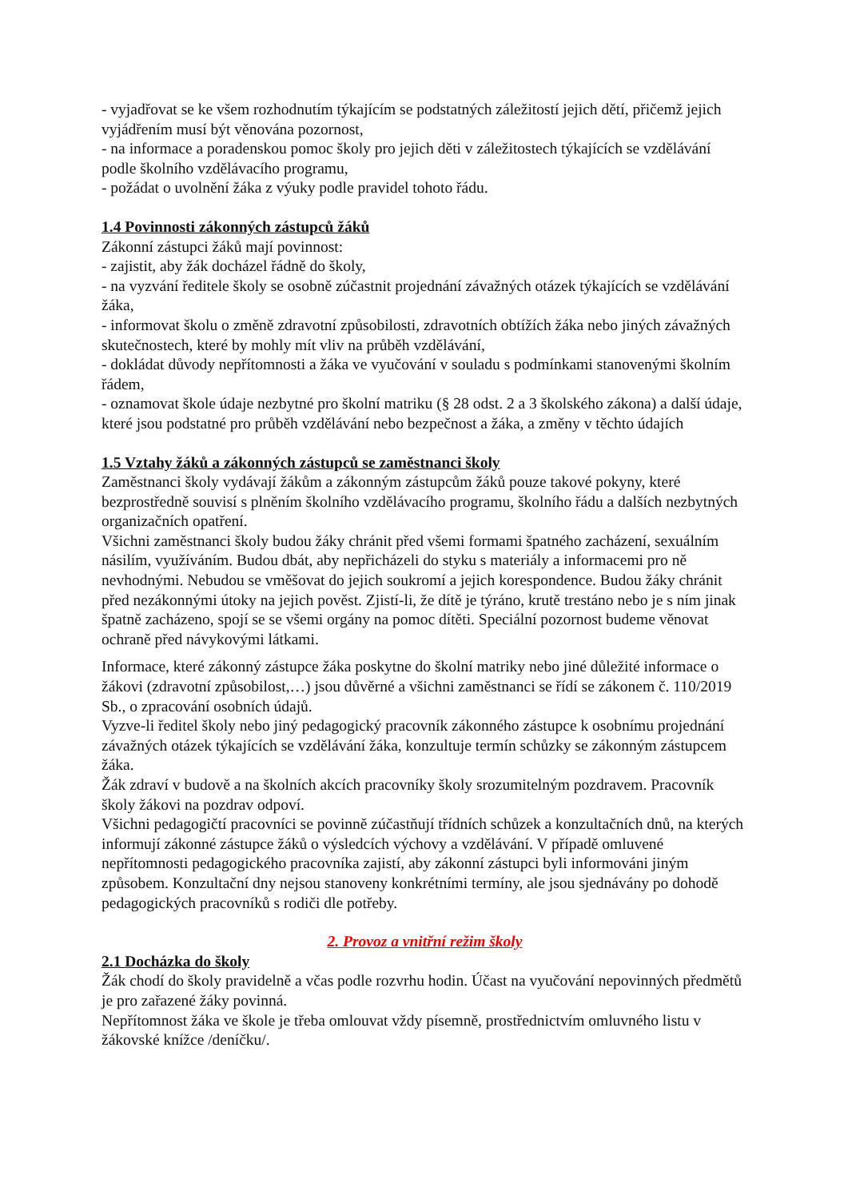- vyjadřovat se ke všem rozhodnutím týkajícím se podstatných záležitostí jejich dětí, přičemž jejich vyjádřením musí být věnována pozornost,
- na informace a poradenskou pomoc školy pro jejich děti v záležitostech týkajících se vzdělávání podle školního vzdělávacího programu,
- požádat o uvolnění žáka z výuky podle pravidel tohoto řádu.
1.4 Povinnosti zákonných zástupců žáků
Zákonní zástupci žáků mají povinnost:
- zajistit, aby žák docházel řádně do školy,
- na vyzvání ředitele školy se osobně zúčastnit projednání závažných otázek týkajících se vzdělávání žáka,
- informovat školu o změně zdravotní způsobilosti, zdravotních obtížích žáka nebo jiných závažných skutečnostech, které by mohly mít vliv na průběh vzdělávání,
- dokládat důvody nepřítomnosti a žáka ve vyučování v souladu s podmínkami stanovenými školním řádem,
- oznamovat škole údaje nezbytné pro školní matriku (§ 28 odst. 2 a 3 školského zákona) a další údaje, které jsou podstatné pro průběh vzdělávání nebo bezpečnost a žáka, a změny v těchto údajích
1.5 Vztahy žáků a zákonných zástupců se zaměstnanci školy
Zaměstnanci školy vydávají žákům a zákonným zástupcům žáků pouze takové pokyny, které bezprostředně souvisí s plněním školního vzdělávacího programu, školního řádu a dalších nezbytných organizačních opatření.
Všichni zaměstnanci školy budou žáky chránit před všemi formami špatného zacházení, sexuálním násilím, využíváním. Budou dbát, aby nepřicházeli do styku s materiály a informacemi pro ně nevhodnými. Nebudou se vměšovat do jejich soukromí a jejich korespondence. Budou žáky chránit před nezákonnými útoky na jejich pověst. Zjistí-li, že dítě je týráno, krutě trestáno nebo je s ním jinak špatně zacházeno, spojí se se všemi orgány na pomoc dítěti. Speciální pozornost budeme věnovat ochraně před návykovými látkami.
Informace, které zákonný zástupce žáka poskytne do školní matriky nebo jiné důležité informace o žákovi (zdravotní způsobilost,…) jsou důvěrné a všichni zaměstnanci se řídí se zákonem č. 110/2019 Sb., o zpracování osobních údajů.
Vyzve-li ředitel školy nebo jiný pedagogický pracovník zákonného zástupce k osobnímu projednání závažných otázek týkajících se vzdělávání žáka, konzultuje termín schůzky se zákonným zástupcem žáka.
Žák zdraví v budově a na školních akcích pracovníky školy srozumitelným pozdravem. Pracovník školy žákovi na pozdrav odpoví.
Všichni pedagogičtí pracovníci se povinně zúčastňují třídních schůzek a konzultačních dnů, na kterých informují zákonné zástupce žáků o výsledcích výchovy a vzdělávání. V případě omluvené nepřítomnosti pedagogického pracovníka zajistí, aby zákonní zástupci byli informováni jiným způsobem. Konzultační dny nejsou stanoveny konkrétními termíny, ale jsou sjednávány po dohodě pedagogických pracovníků s rodiči dle potřeby.
2. Provoz a vnitřní režim školy
2.1 Docházka do školy
Žák chodí do školy pravidelně a včas podle rozvrhu hodin. Účast na vyučování nepovinných předmětů je pro zařazené žáky povinná.
Nepřítomnost žáka ve škole je třeba omlouvat vždy písemně, prostřednictvím omluvného listu v žákovské knížce /deníčku/.